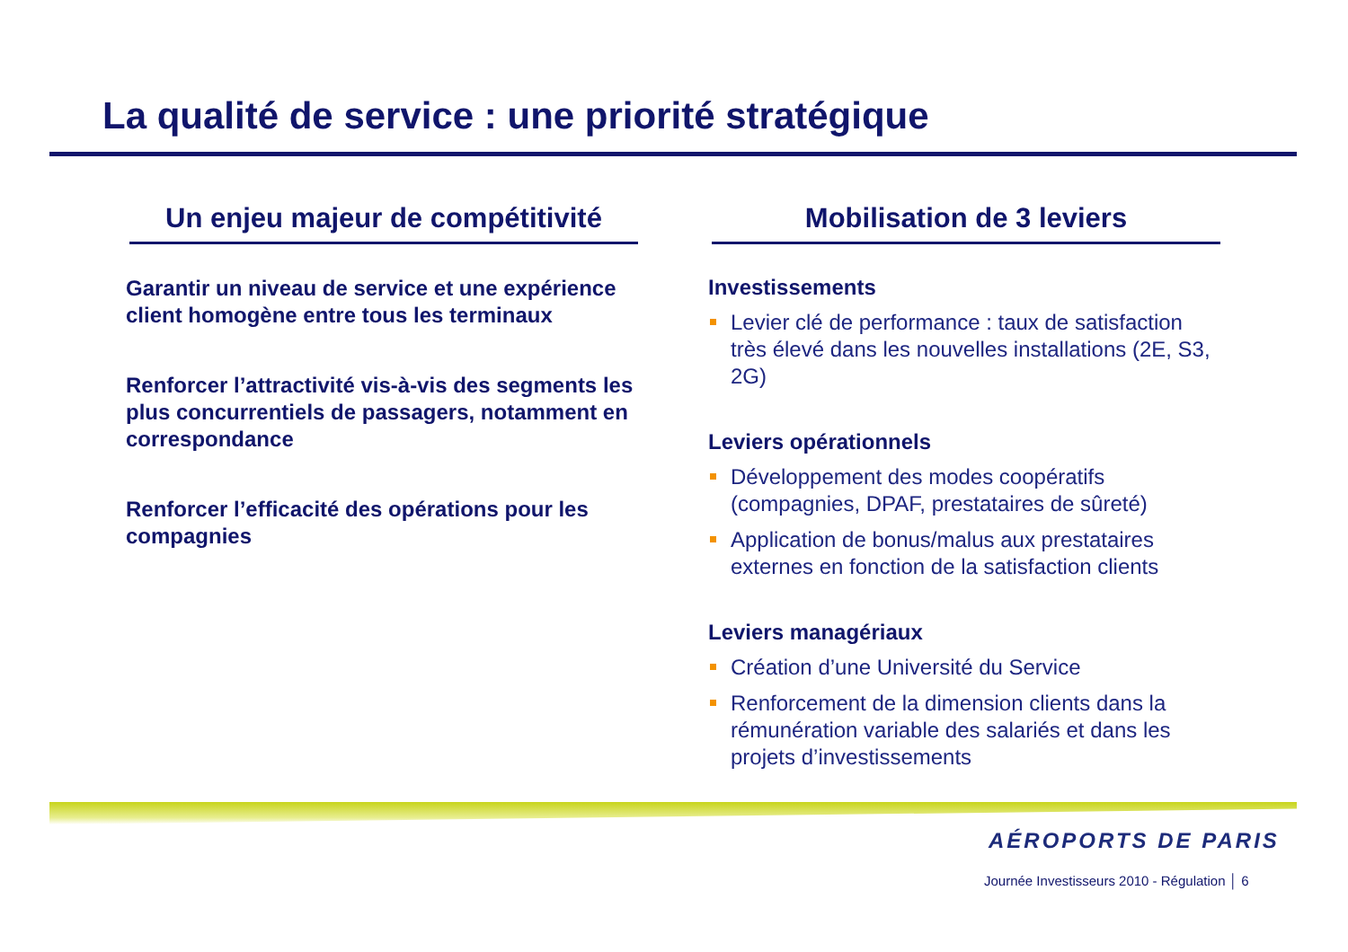La qualité de service : une priorité stratégique
Un enjeu majeur de compétitivité
Garantir un niveau de service et une expérience client homogène entre tous les terminaux
Renforcer l’attractivité vis-à-vis des segments les plus concurrentiels de passagers, notamment en correspondance
Renforcer l’efficacité des opérations pour les compagnies
Mobilisation de 3 leviers
Investissements
Levier clé de performance : taux de satisfaction très élevé dans les nouvelles installations (2E, S3, 2G)
Leviers opérationnels
Développement des modes coopératifs (compagnies, DPAF, prestataires de sûreté)
Application de bonus/malus aux prestataires externes en fonction de la satisfaction clients
Leviers managériaux
Création d’une Université du Service
Renforcement de la dimension clients dans la rémunération variable des salariés et dans les projets d’investissements
AÉROPORTS DE PARIS
Journée Investisseurs 2010 - Régulation │ 6